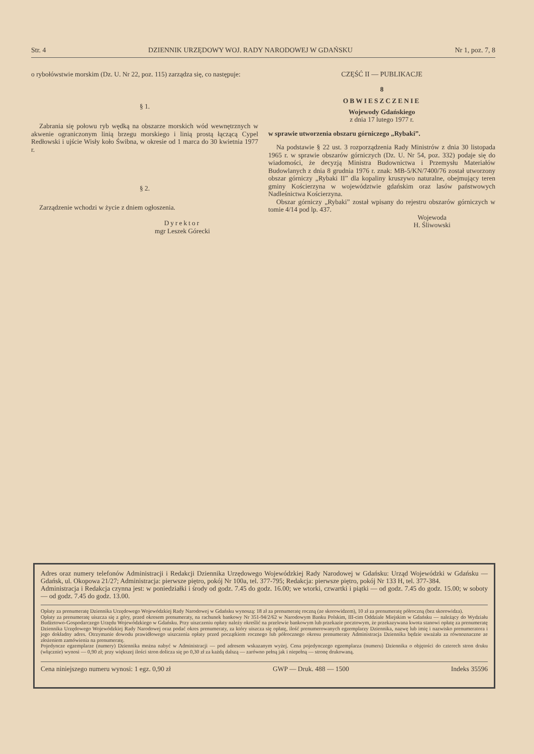Str. 4 DZIENNIK URZĘDOWY WOJ. RADY NARODOWEJ W GDAŃSKU Nr 1, poz. 7, 8
o rybołówstwie morskim (Dz. U. Nr 22, poz. 115) zarządza się, co następuje:
§ 1.
Zabrania się połowu ryb wędką na obszarze morskich wód wewnętrznych w akwenie ograniczonym linią brzegu morskiego i linią prostą łączącą Cypel Redłowski i ujście Wisły koło Świbna, w okresie od 1 marca do 30 kwietnia 1977 r.
§ 2.
Zarządzenie wchodzi w życie z dniem ogłoszenia.
Dyrektor
mgr Leszek Górecki
CZĘŚĆ II — PUBLIKACJE
8
OBWIESZCZENIE
Wojewody Gdańskiego
z dnia 17 lutego 1977 r.
w sprawie utworzenia obszaru górniczego „Rybaki”.
Na podstawie § 22 ust. 3 rozporządzenia Rady Ministrów z dnia 30 listopada 1965 r. w sprawie obszarów górniczych (Dz. U. Nr 54, poz. 332) podaje się do wiadomości, że decyzją Ministra Budownictwa i Przemysłu Materiałów Budowlanych z dnia 8 grudnia 1976 r. znak: MB-5/KN/7400/76 został utworzony obszar górniczy „Rybaki II” dla kopaliny kruszywo naturalne, obejmujący teren gminy Kościerzyna w województwie gdańskim oraz lasów państwowych Nadleśnictwa Kościerzyna.
Obszar górniczy „Rybaki” został wpisany do rejestru obszarów górniczych w tomie 4/14 pod lp. 437.
Wojewoda
H. Śliwowski
Adres oraz numery telefonów Administracji i Redakcji Dziennika Urzędowego Wojewódzkiej Rady Narodowej w Gdańsku: Urząd Wojewódzki w Gdańsku — Gdańsk, ul. Okopowa 21/27; Administracja: pierwsze piętro, pokój Nr 100a, tel. 377-795; Redakcja: pierwsze piętro, pokój Nr 133 H, tel. 377-384.
Administracja i Redakcja czynna jest: w poniedziałki i środy od godz. 7.45 do godz. 16.00; we wtorki, czwartki i piątki — od godz. 7.45 do godz. 15.00; w soboty — od godz. 7.45 do godz. 13.00.
Opłaty za prenumeratę Dziennika Urzędowego Wojewódzkiej Rady Narodowej w Gdańsku wynoszą: 18 zł za prenumeratę roczną (ze skorowidzem), 10 zł za prenumeratę półroczną (bez skorowidza).
Opłaty za prenumeratę uiszcza się z góry, przed okresem prenumeraty, na rachunek bankowy Nr 351-94/2/62 w Narodowym Banku Polskim, III-cim Oddziale Miejskim w Gdańsku — należący do Wydziału Budżetowo-Gospodarczego Urzędu Wojewódzkiego w Gdańsku. Przy uiszczeniu opłaty należy określić na przelewie bankowym lub przekazie pocztowym, że przekazywana kwota stanowi opłatę za prenumeratę Dziennika Urzędowego Wojewódzkiej Rady Narodowej oraz podać okres prenumeraty, za który uiszcza się opłatę, ilość prenumerowanych egzemplarzy Dziennika, nazwę lub imię i nazwisko prenumeratora i jego dokładny adres. Otrzymanie dowodu prawidłowego uiszczenia opłaty przed początkiem rocznego lub półrocznego okresu prenumeraty Administracja Dziennika będzie uważała za równoznaczne ze złożeniem zamówienia na prenumeratę.
Pojedyncze egzemplarze (numery) Dziennika można nabyć w Administracji — pod adresem wskazanym wyżej. Cena pojedynczego egzemplarza (numeru) Dziennika o objętości do czterech stron druku (włącznie) wynosi — 0,90 zł; przy większej ilości stron dolicza się po 0,30 zł za każdą dalszą — zarówno pełną jak i niepełną — stronę drukowaną.
Cena niniejszego numeru wynosi: 1 egz. 0,90 zł GWP — Druk. 488 — 1500 Indeks 35596